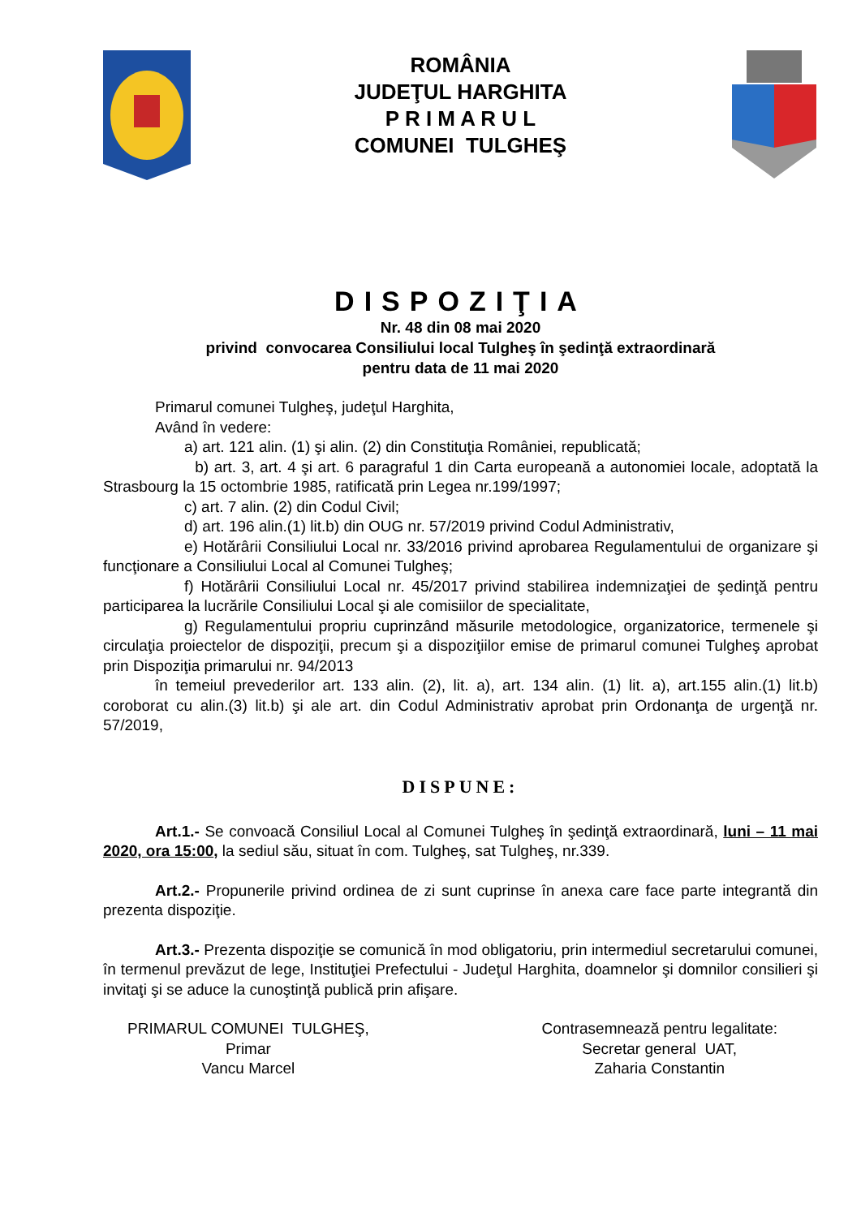ROMÂNIA
JUDEŢUL HARGHITA
P R I M A R U L
COMUNEI TULGHEŞ
DISPOZIŢIA
Nr. 48 din 08 mai 2020
privind convocarea Consiliului local Tulgheş în şedinţă extraordinară
pentru data de 11 mai 2020
Primarul comunei Tulgheş, judeţul Harghita,
Având în vedere:
a) art. 121 alin. (1) şi alin. (2) din Constituţia României, republicată;
b) art. 3, art. 4 şi art. 6 paragraful 1 din Carta europeană a autonomiei locale, adoptată la Strasbourg la 15 octombrie 1985, ratificată prin Legea nr.199/1997;
c) art. 7 alin. (2) din Codul Civil;
d) art. 196 alin.(1) lit.b) din OUG nr. 57/2019 privind Codul Administrativ,
e) Hotărârii Consiliului Local nr. 33/2016 privind aprobarea Regulamentului de organizare şi funcţionare a Consiliului Local al Comunei Tulgheş;
f) Hotărârii Consiliului Local nr. 45/2017 privind stabilirea indemnizaţiei de şedinţă pentru participarea la lucrările Consiliului Local şi ale comisiilor de specialitate,
g) Regulamentului propriu cuprinzând măsurile metodologice, organizatorice, termenele şi circulaţia proiectelor de dispoziţii, precum şi a dispoziţiilor emise de primarul comunei Tulgheş aprobat prin Dispoziţia primarului nr. 94/2013
în temeiul prevederilor art. 133 alin. (2), lit. a), art. 134 alin. (1) lit. a), art.155 alin.(1) lit.b) coroborat cu alin.(3) lit.b) şi ale art. din Codul Administrativ aprobat prin Ordonanţa de urgenţă nr. 57/2019,
DISPUNE:
Art.1.- Se convoacă Consiliul Local al Comunei Tulgheş în şedinţă extraordinară, luni – 11 mai 2020, ora 15:00, la sediul său, situat în com. Tulgheş, sat Tulgheş, nr.339.
Art.2.- Propunerile privind ordinea de zi sunt cuprinse în anexa care face parte integrantă din prezenta dispoziţie.
Art.3.- Prezenta dispoziţie se comunică în mod obligatoriu, prin intermediul secretarului comunei, în termenul prevăzut de lege, Instituţiei Prefectului - Judeţul Harghita, doamnelor şi domnilor consilieri şi invitaţi şi se aduce la cunoştinţă publică prin afişare.
PRIMARUL COMUNEI TULGHEŞ,
Primar
Vancu Marcel
Contrasemnează pentru legalitate:
Secretar general UAT,
Zaharia Constantin